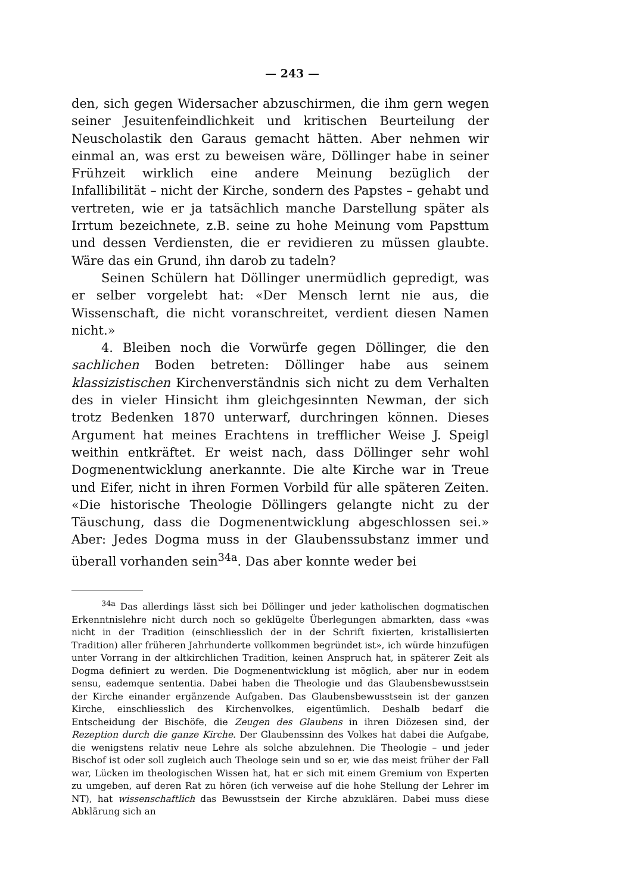— 243 —
den, sich gegen Widersacher abzuschirmen, die ihm gern wegen seiner Jesuitenfeindlichkeit und kritischen Beurteilung der Neuscholastik den Garaus gemacht hätten. Aber nehmen wir einmal an, was erst zu beweisen wäre, Döllinger habe in seiner Frühzeit wirklich eine andere Meinung bezüglich der Infallibilität – nicht der Kirche, sondern des Papstes – gehabt und vertreten, wie er ja tatsächlich manche Darstellung später als Irrtum bezeichnete, z.B. seine zu hohe Meinung vom Papsttum und dessen Verdiensten, die er revidieren zu müssen glaubte. Wäre das ein Grund, ihn darob zu tadeln?
Seinen Schülern hat Döllinger unermüdlich gepredigt, was er selber vorgelebt hat: «Der Mensch lernt nie aus, die Wissenschaft, die nicht voranschreitet, verdient diesen Namen nicht.»
4. Bleiben noch die Vorwürfe gegen Döllinger, die den sachlichen Boden betreten: Döllinger habe aus seinem klassizistischen Kirchenverständnis sich nicht zu dem Verhalten des in vieler Hinsicht ihm gleichgesinnten Newman, der sich trotz Bedenken 1870 unterwarf, durchringen können. Dieses Argument hat meines Erachtens in trefflicher Weise J. Speigl weithin entkräftet. Er weist nach, dass Döllinger sehr wohl Dogmenentwicklung anerkannte. Die alte Kirche war in Treue und Eifer, nicht in ihren Formen Vorbild für alle späteren Zeiten. «Die historische Theologie Döllingers gelangte nicht zu der Täuschung, dass die Dogmenentwicklung abgeschlossen sei.» Aber: Jedes Dogma muss in der Glaubenssubstanz immer und überall vorhanden sein<sup>34a</sup>. Das aber konnte weder bei
<sup>34a</sup> Das allerdings lässt sich bei Döllinger und jeder katholischen dogmatischen Erkenntnislehre nicht durch noch so geklügelte Überlegungen abmarkten, dass «was nicht in der Tradition (einschliesslich der in der Schrift fixierten, kristallisierten Tradition) aller früheren Jahrhunderte vollkommen begründet ist», ich würde hinzufügen unter Vorrang in der altkirchlichen Tradition, keinen Anspruch hat, in späterer Zeit als Dogma definiert zu werden. Die Dogmenentwicklung ist möglich, aber nur in eodem sensu, eademque sententia. Dabei haben die Theologie und das Glaubensbewusstsein der Kirche einander ergänzende Aufgaben. Das Glaubensbewusstsein ist der ganzen Kirche, einschliesslich des Kirchenvolkes, eigentümlich. Deshalb bedarf die Entscheidung der Bischöfe, die Zeugen des Glaubens in ihren Diözesen sind, der Rezeption durch die ganze Kirche. Der Glaubenssinn des Volkes hat dabei die Aufgabe, die wenigstens relativ neue Lehre als solche abzulehnen. Die Theologie – und jeder Bischof ist oder soll zugleich auch Theologe sein und so er, wie das meist früher der Fall war, Lücken im theologischen Wissen hat, hat er sich mit einem Gremium von Experten zu umgeben, auf deren Rat zu hören (ich verweise auf die hohe Stellung der Lehrer im NT), hat wissenschaftlich das Bewusstsein der Kirche abzuklären. Dabei muss diese Abklärung sich an